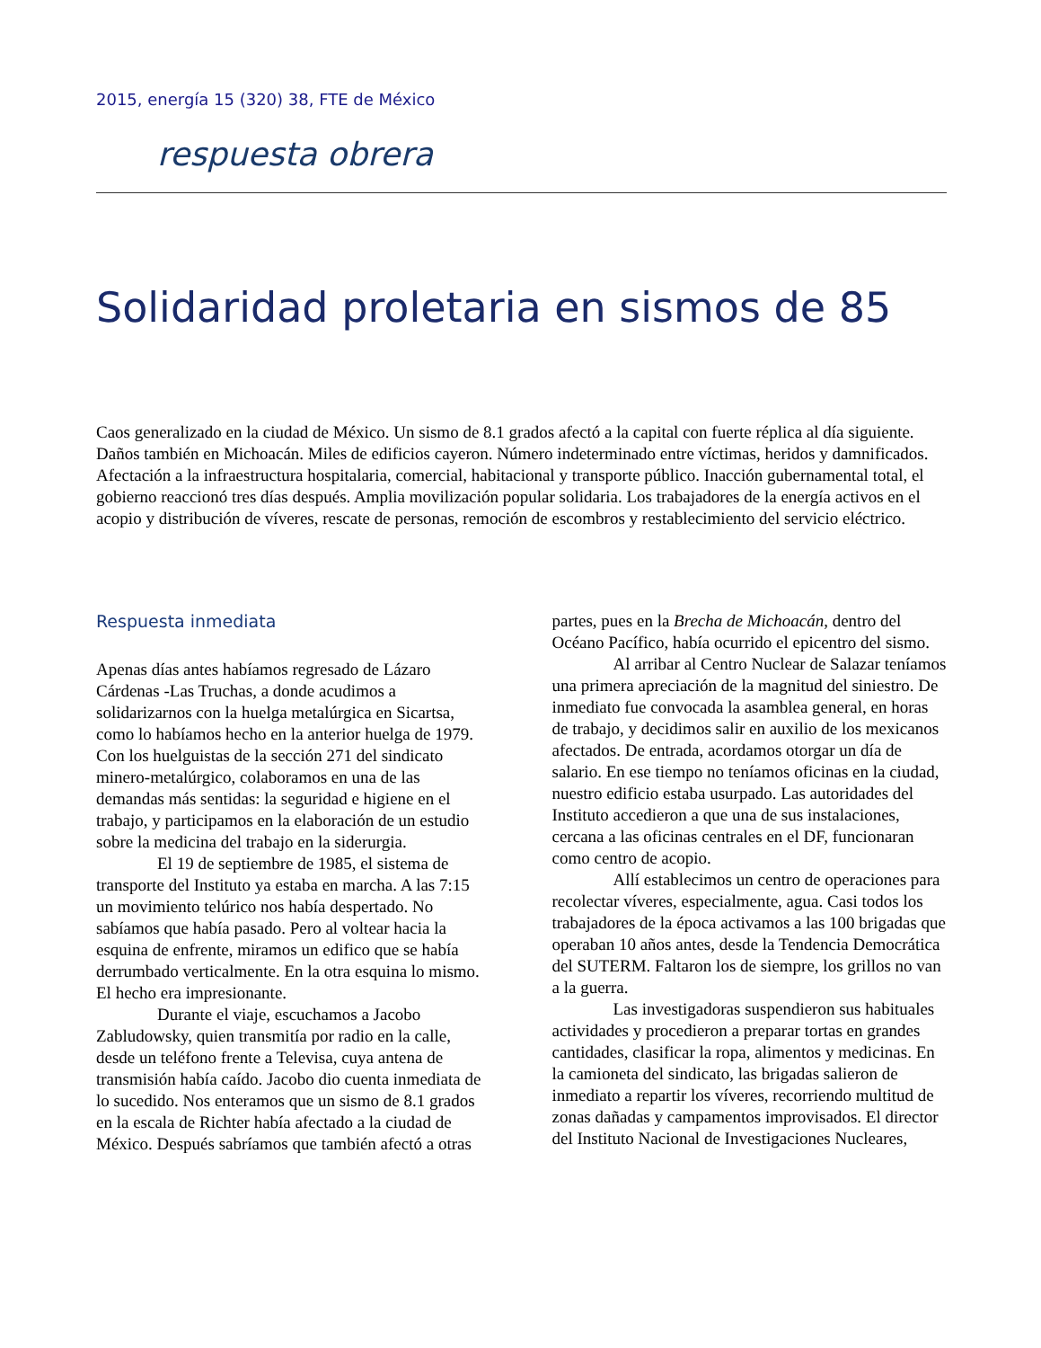2015, energía 15 (320) 38, FTE de México
respuesta obrera
Solidaridad proletaria en sismos de 85
Caos generalizado en la ciudad de México. Un sismo de 8.1 grados afectó a la capital con fuerte réplica al día siguiente. Daños también en Michoacán. Miles de edificios cayeron. Número indeterminado entre víctimas, heridos y damnificados. Afectación a la infraestructura hospitalaria, comercial, habitacional y transporte público. Inacción gubernamental total, el gobierno reaccionó tres días después. Amplia movilización popular solidaria. Los trabajadores de la energía activos en el acopio y distribución de víveres, rescate de personas, remoción de escombros y restablecimiento del servicio eléctrico.
Respuesta inmediata
Apenas días antes habíamos regresado de Lázaro Cárdenas -Las Truchas, a donde acudimos a solidarizarnos con la huelga metalúrgica en Sicartsa, como lo habíamos hecho en la anterior huelga de 1979. Con los huelguistas de la sección 271 del sindicato minero-metalúrgico, colaboramos en una de las demandas más sentidas: la seguridad e higiene en el trabajo, y participamos en la elaboración de un estudio sobre la medicina del trabajo en la siderurgia.
El 19 de septiembre de 1985, el sistema de transporte del Instituto ya estaba en marcha. A las 7:15 un movimiento telúrico nos había despertado. No sabíamos que había pasado. Pero al voltear hacia la esquina de enfrente, miramos un edifico que se había derrumbado verticalmente. En la otra esquina lo mismo. El hecho era impresionante.
Durante el viaje, escuchamos a Jacobo Zabludowsky, quien transmitía por radio en la calle, desde un teléfono frente a Televisa, cuya antena de transmisión había caído. Jacobo dio cuenta inmediata de lo sucedido. Nos enteramos que un sismo de 8.1 grados en la escala de Richter había afectado a la ciudad de México. Después sabríamos que también afectó a otras partes, pues en la Brecha de Michoacán, dentro del Océano Pacífico, había ocurrido el epicentro del sismo.
Al arribar al Centro Nuclear de Salazar teníamos una primera apreciación de la magnitud del siniestro. De inmediato fue convocada la asamblea general, en horas de trabajo, y decidimos salir en auxilio de los mexicanos afectados. De entrada, acordamos otorgar un día de salario. En ese tiempo no teníamos oficinas en la ciudad, nuestro edificio estaba usurpado. Las autoridades del Instituto accedieron a que una de sus instalaciones, cercana a las oficinas centrales en el DF, funcionaran como centro de acopio.
Allí establecimos un centro de operaciones para recolectar víveres, especialmente, agua. Casi todos los trabajadores de la época activamos a las 100 brigadas que operaban 10 años antes, desde la Tendencia Democrática del SUTERM. Faltaron los de siempre, los grillos no van a la guerra.
Las investigadoras suspendieron sus habituales actividades y procedieron a preparar tortas en grandes cantidades, clasificar la ropa, alimentos y medicinas. En la camioneta del sindicato, las brigadas salieron de inmediato a repartir los víveres, recorriendo multitud de zonas dañadas y campamentos improvisados. El director del Instituto Nacional de Investigaciones Nucleares,